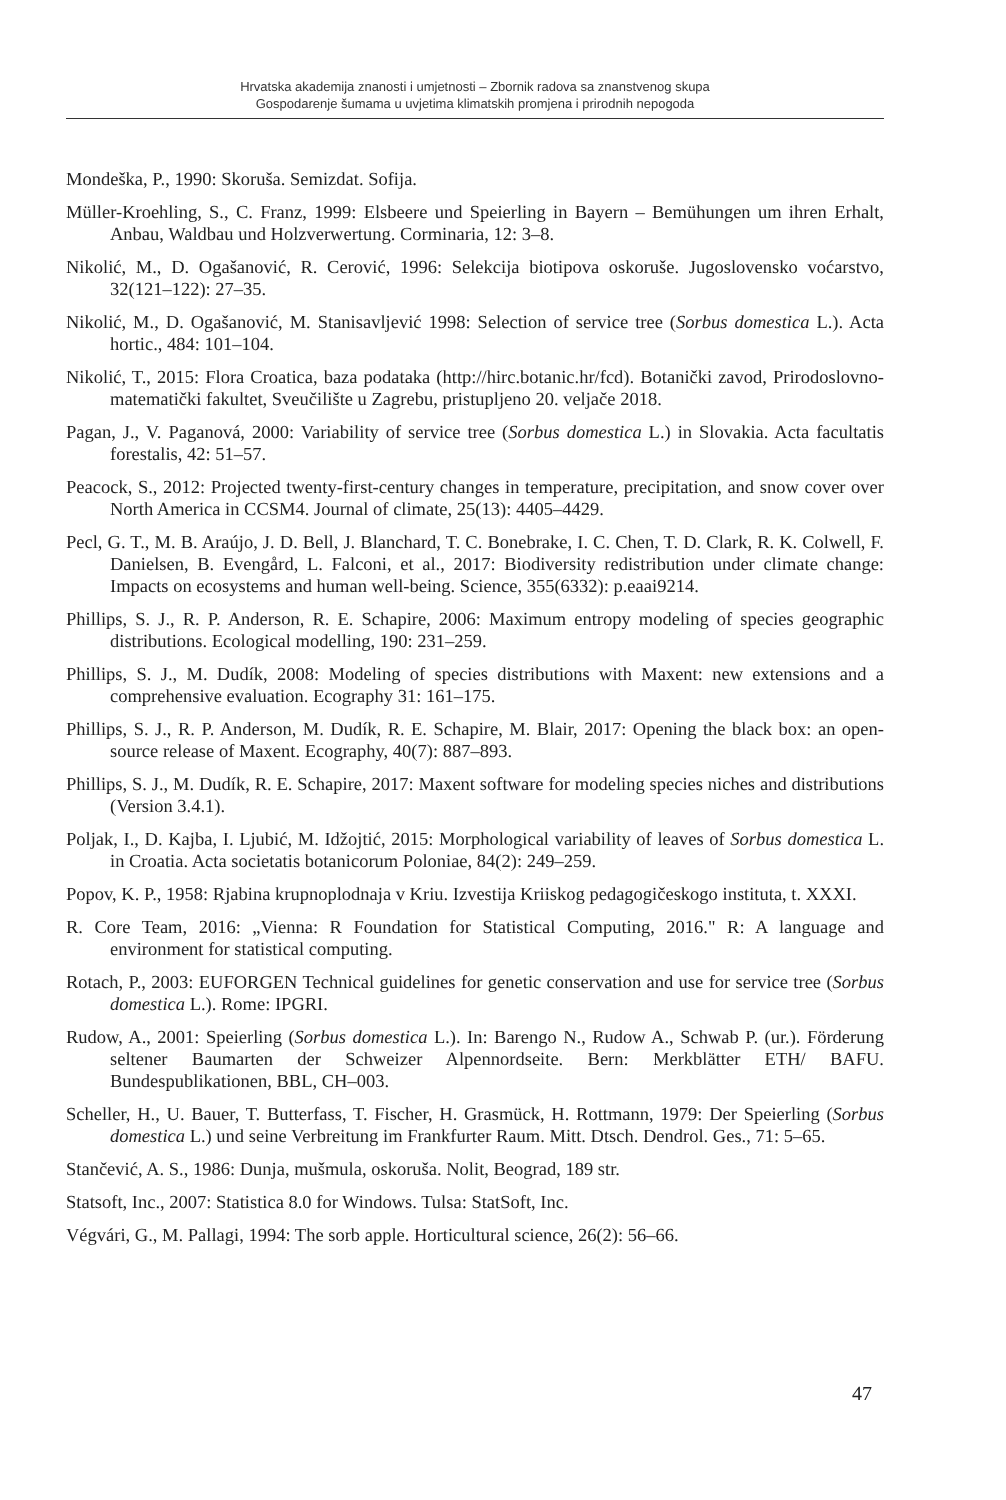Hrvatska akademija znanosti i umjetnosti – Zbornik radova sa znanstvenog skupa
Gospodarenje šumama u uvjetima klimatskih promjena i prirodnih nepogoda
Mondeška, P., 1990: Skoruša. Semizdat. Sofija.
Müller-Kroehling, S., C. Franz, 1999: Elsbeere und Speierling in Bayern – Bemühungen um ihren Erhalt, Anbau, Waldbau und Holzverwertung. Corminaria, 12: 3–8.
Nikolić, M., D. Ogašanović, R. Cerović, 1996: Selekcija biotipova oskoruše. Jugoslovensko voćarstvo, 32(121–122): 27–35.
Nikolić, M., D. Ogašanović, M. Stanisavljević 1998: Selection of service tree (Sorbus domestica L.). Acta hortic., 484: 101–104.
Nikolić, T., 2015: Flora Croatica, baza podataka (http://hirc.botanic.hr/fcd). Botanički zavod, Prirodoslovno-matematički fakultet, Sveučilište u Zagrebu, pristupljeno 20. veljače 2018.
Pagan, J., V. Paganová, 2000: Variability of service tree (Sorbus domestica L.) in Slovakia. Acta facultatis forestalis, 42: 51–57.
Peacock, S., 2012: Projected twenty-first-century changes in temperature, precipitation, and snow cover over North America in CCSM4. Journal of climate, 25(13): 4405–4429.
Pecl, G. T., M. B. Araújo, J. D. Bell, J. Blanchard, T. C. Bonebrake, I. C. Chen, T. D. Clark, R. K. Colwell, F. Danielsen, B. Evengård, L. Falconi, et al., 2017: Biodiversity redistribution under climate change: Impacts on ecosystems and human well-being. Science, 355(6332): p.eaai9214.
Phillips, S. J., R. P. Anderson, R. E. Schapire, 2006: Maximum entropy modeling of species geographic distributions. Ecological modelling, 190: 231–259.
Phillips, S. J., M. Dudík, 2008: Modeling of species distributions with Maxent: new extensions and a comprehensive evaluation. Ecography 31: 161–175.
Phillips, S. J., R. P. Anderson, M. Dudík, R. E. Schapire, M. Blair, 2017: Opening the black box: an open-source release of Maxent. Ecography, 40(7): 887–893.
Phillips, S. J., M. Dudík, R. E. Schapire, 2017: Maxent software for modeling species niches and distributions (Version 3.4.1).
Poljak, I., D. Kajba, I. Ljubić, M. Idžojtić, 2015: Morphological variability of leaves of Sorbus domestica L. in Croatia. Acta societatis botanicorum Poloniae, 84(2): 249–259.
Popov, K. P., 1958: Rjabina krupnoplodnaja v Kriu. Izvestija Kriiskog pedagogičeskogo instituta, t. XXXI.
R. Core Team, 2016: „Vienna: R Foundation for Statistical Computing, 2016." R: A language and environment for statistical computing.
Rotach, P., 2003: EUFORGEN Technical guidelines for genetic conservation and use for service tree (Sorbus domestica L.). Rome: IPGRI.
Rudow, A., 2001: Speierling (Sorbus domestica L.). In: Barengo N., Rudow A., Schwab P. (ur.). Förderung seltener Baumarten der Schweizer Alpennordseite. Bern: Merkblätter ETH/ BAFU. Bundespublikationen, BBL, CH–003.
Scheller, H., U. Bauer, T. Butterfass, T. Fischer, H. Grasmück, H. Rottmann, 1979: Der Speierling (Sorbus domestica L.) und seine Verbreitung im Frankfurter Raum. Mitt. Dtsch. Dendrol. Ges., 71: 5–65.
Stančević, A. S., 1986: Dunja, mušmula, oskoruša. Nolit, Beograd, 189 str.
Statsoft, Inc., 2007: Statistica 8.0 for Windows. Tulsa: StatSoft, Inc.
Végvári, G., M. Pallagi, 1994: The sorb apple. Horticultural science, 26(2): 56–66.
47